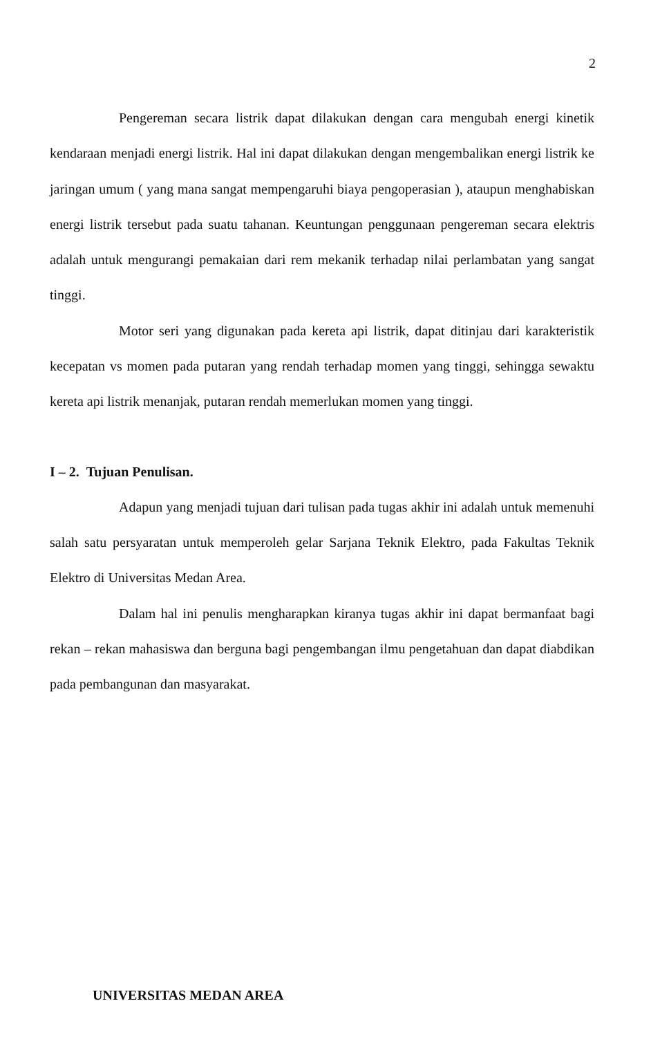2
Pengereman secara listrik dapat dilakukan dengan cara mengubah energi kinetik kendaraan menjadi energi listrik. Hal ini dapat dilakukan dengan mengembalikan energi listrik ke jaringan umum ( yang mana sangat mempengaruhi biaya pengoperasian ), ataupun menghabiskan energi listrik tersebut pada suatu tahanan. Keuntungan penggunaan pengereman secara elektris adalah untuk mengurangi pemakaian dari rem mekanik terhadap nilai perlambatan yang sangat tinggi.
Motor seri yang digunakan pada kereta api listrik, dapat ditinjau dari karakteristik kecepatan vs momen pada putaran yang rendah terhadap momen yang tinggi, sehingga sewaktu kereta api listrik menanjak, putaran rendah memerlukan momen yang tinggi.
I – 2. Tujuan Penulisan.
Adapun yang menjadi tujuan dari tulisan pada tugas akhir ini adalah untuk memenuhi salah satu persyaratan untuk memperoleh gelar Sarjana Teknik Elektro, pada Fakultas Teknik Elektro di Universitas Medan Area.
Dalam hal ini penulis mengharapkan kiranya tugas akhir ini dapat bermanfaat bagi rekan – rekan mahasiswa dan berguna bagi pengembangan ilmu pengetahuan dan dapat diabdikan pada pembangunan dan masyarakat.
UNIVERSITAS MEDAN AREA